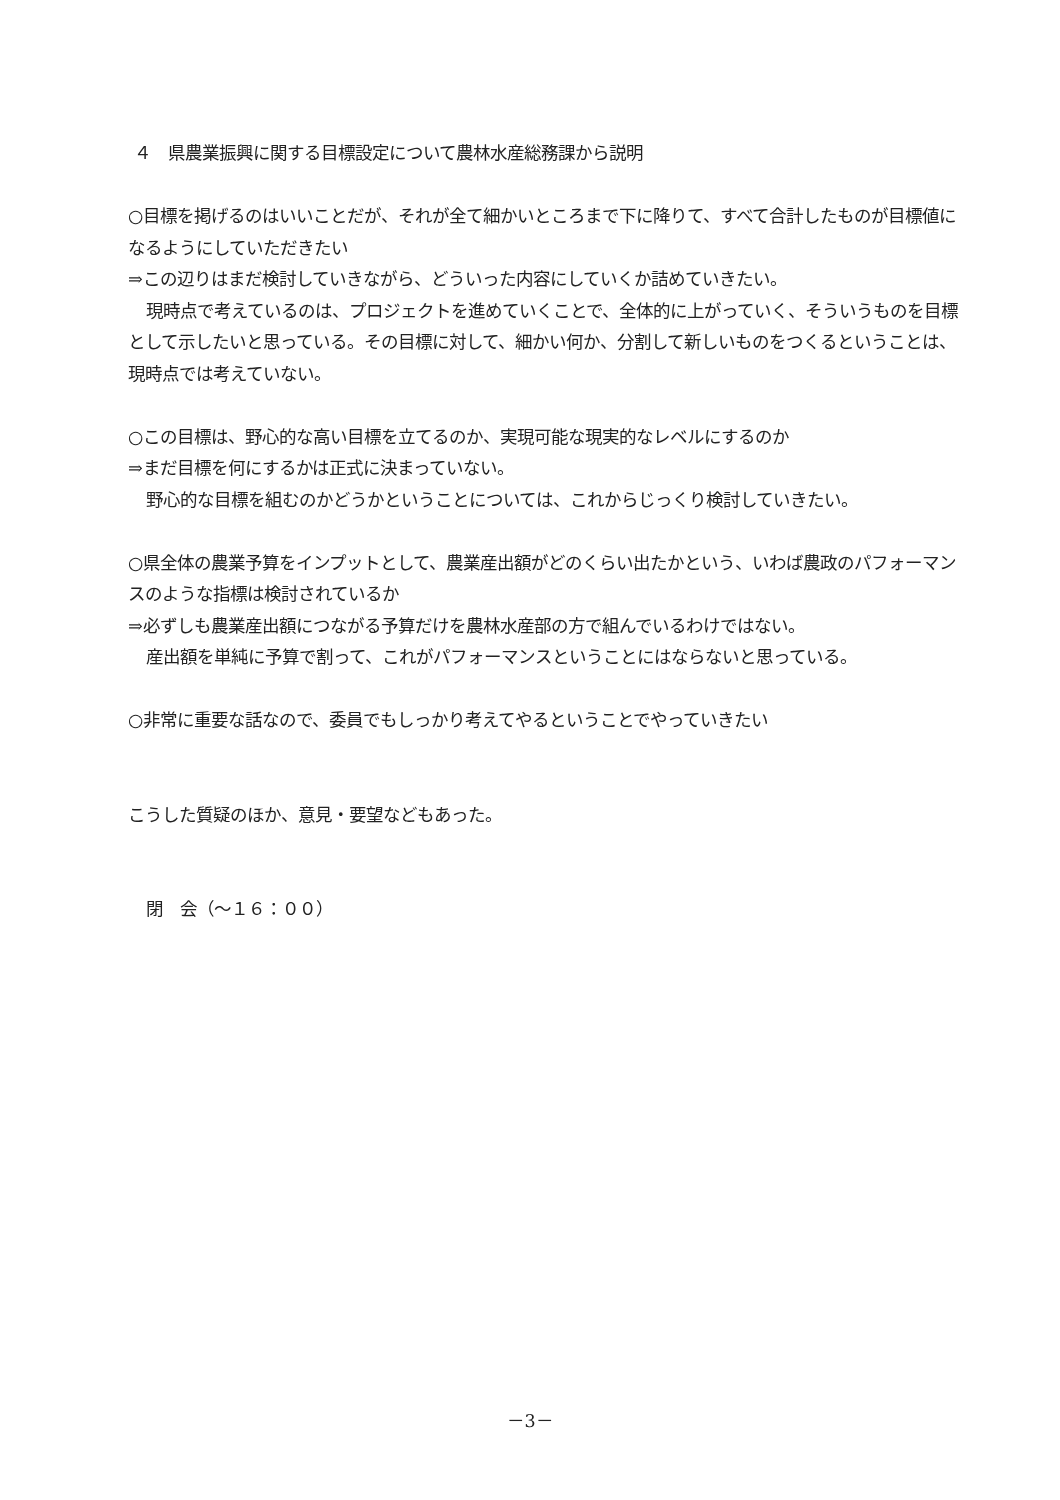４　県農業振興に関する目標設定について農林水産総務課から説明
○目標を掲げるのはいいことだが、それが全て細かいところまで下に降りて、すべて合計したものが目標値になるようにしていただきたい
⇒この辺りはまだ検討していきながら、どういった内容にしていくか詰めていきたい。
現時点で考えているのは、プロジェクトを進めていくことで、全体的に上がっていく、そういうものを目標として示したいと思っている。その目標に対して、細かい何か、分割して新しいものをつくるということは、現時点では考えていない。
○この目標は、野心的な高い目標を立てるのか、実現可能な現実的なレベルにするのか
⇒まだ目標を何にするかは正式に決まっていない。
野心的な目標を組むのかどうかということについては、これからじっくり検討していきたい。
○県全体の農業予算をインプットとして、農業産出額がどのくらい出たかという、いわば農政のパフォーマンスのような指標は検討されているか
⇒必ずしも農業産出額につながる予算だけを農林水産部の方で組んでいるわけではない。
産出額を単純に予算で割って、これがパフォーマンスということにはならないと思っている。
○非常に重要な話なので、委員でもしっかり考えてやるということでやっていきたい
こうした質疑のほか、意見・要望などもあった。
閉　会（～１６：００）
－3－